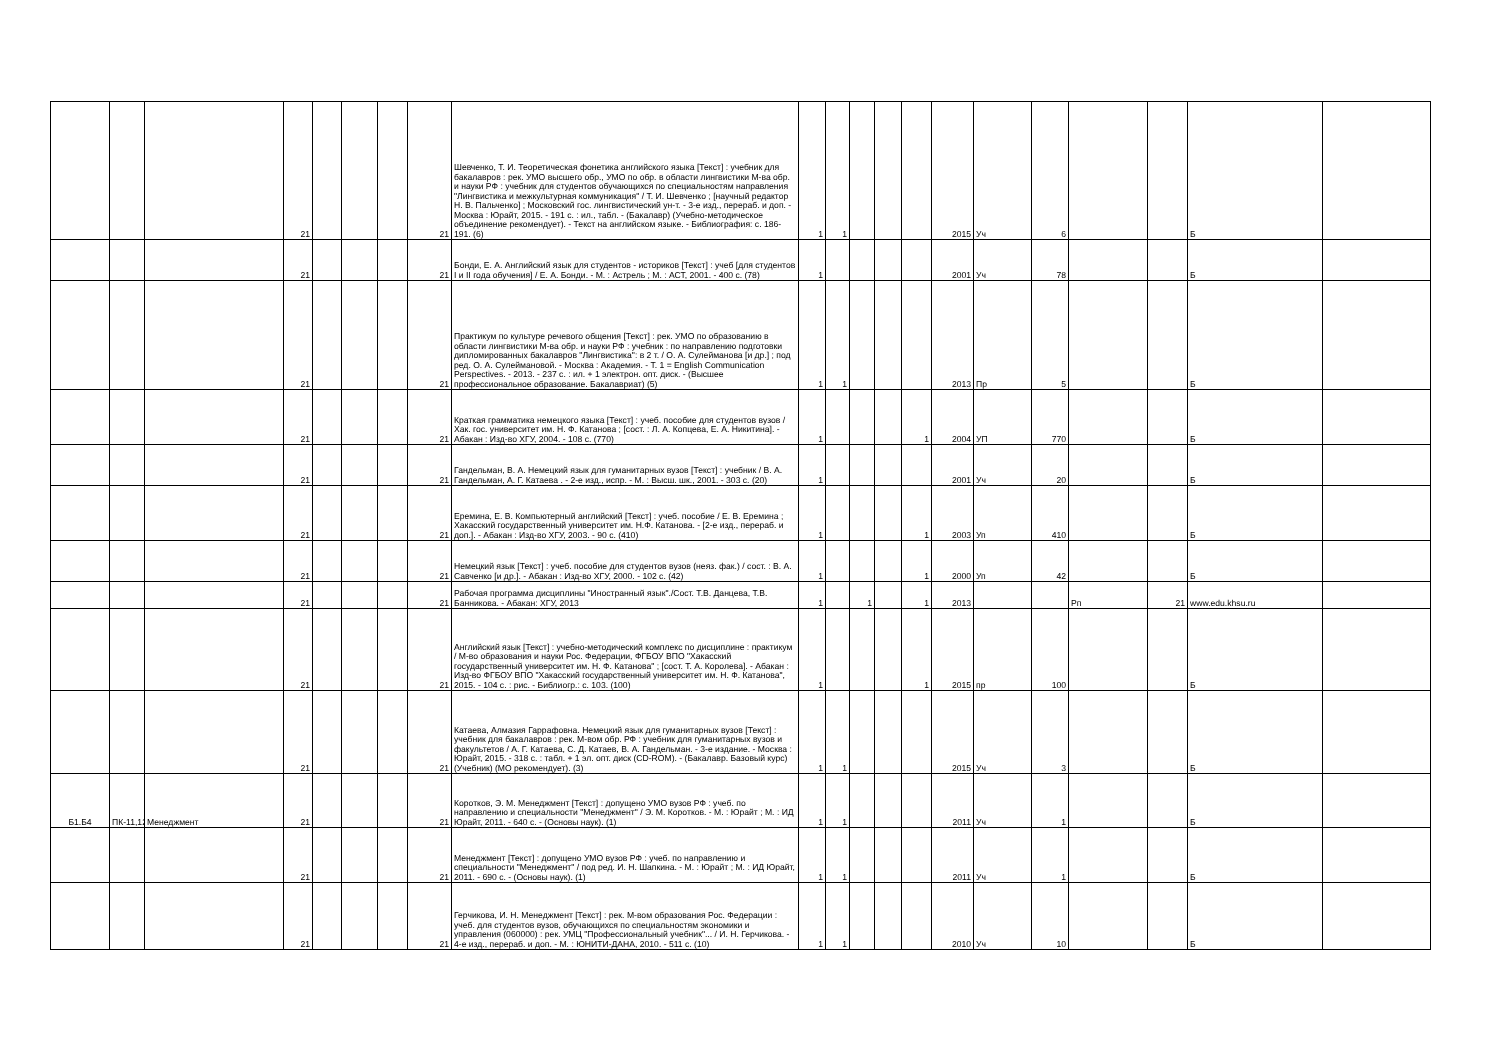| | | | 21 | | | | 21 | Шевченко, Т. И. Теоретическая фонетика английского языка [Текст] : учебник для бакалавров : рек. УМО высшего обр., УМО по обр. в области лингвистики М-ва обр. и науки РФ : учебник для студентов обучающихся по специальностям направления "Лингвистика и межкультурная коммуникация" / Т. И. Шевченко ; [научный редактор Н. В. Пальченко] ; Московский гос. лингвистический ун-т. - 3-е изд., перераб. и доп. - Москва : Юрайт, 2015. - 191 с. : ил., табл. - (Бакалавр) (Учебно-методическое объединение рекомендует). - Текст на английском языке. - Библиография: с. 186-191. (6) | 1 | 1 | | | | 2015 | Уч | 6 | | | Б | |
| | | | 21 | | | | 21 | Бонди, Е. А. Английский язык для студентов - историков [Текст] : учеб [для студентов I и II года обучения] / Е. А. Бонди. - М. : Астрель ; М. : АСТ, 2001. - 400 с. (78) | 1 | | | | | 2001 | Уч | 78 | | | Б | |
| | | | 21 | | | | 21 | Практикум по культуре речевого общения [Текст] : рек. УМО по образованию в области лингвистики М-ва обр. и науки РФ : учебник : по направлению подготовки дипломированных бакалавров "Лингвистика": в 2 т. / О. А. Сулейманова [и др.] ; под ред. О. А. Сулеймановой. - Москва : Академия. - Т. 1 = English Communication Perspectives. - 2013. - 237 с. : ил. + 1 электрон. опт. диск. - (Высшее профессиональное образование. Бакалавриат) (5) | 1 | 1 | | | | 2013 | Пр | 5 | | | Б | |
| | | | 21 | | | | 21 | Краткая грамматика немецкого языка [Текст] : учеб. пособие для студентов вузов / Хак. гос. университет им. Н. Ф. Катанова ; [сост. : Л. А. Копцева, Е. А. Никитина]. - Абакан : Изд-во ХГУ, 2004. - 108 с. (770) | 1 | | | | 1 | 2004 | УП | 770 | | | Б | |
| | | | 21 | | | | 21 | Гандельман, В. А. Немецкий язык для гуманитарных вузов [Текст] : учебник / В. А. Гандельман, А. Г. Катаева . - 2-е изд., испр. - М. : Высш. шк., 2001. - 303 с. (20) | 1 | | | | | 2001 | Уч | 20 | | | Б | |
| | | | 21 | | | | 21 | Еремина, Е. В. Компьютерный английский [Текст] : учеб. пособие / Е. В. Еремина ; Хакасский государственный университет им. Н.Ф. Катанова. - [2-е изд., перераб. и доп.]. - Абакан : Изд-во ХГУ, 2003. - 90 с. (410) | 1 | | | | 1 | 2003 | Уп | 410 | | | Б | |
| | | | 21 | | | | 21 | Немецкий язык [Текст] : учеб. пособие для студентов вузов (неяз. фак.) / сост. : В. А. Савченко [и др.]. - Абакан : Изд-во ХГУ, 2000. - 102 с. (42) | 1 | | | | 1 | 2000 | Уп | 42 | | | Б | |
| | | | 21 | | | | 21 | Рабочая программа дисциплины "Иностранный язык"./Сост. Т.В. Данцева, Т.В. Банникова. - Абакан: ХГУ, 2013 | 1 | | 1 | | 1 | 2013 | | | Рп | 21 | www.edu.khsu.ru | |
| | | | 21 | | | | 21 | Английский язык [Текст] : учебно-методический комплекс по дисциплине : практикум / М-во образования и науки Рос. Федерации, ФГБОУ ВПО "Хакасский государственный университет им. Н. Ф. Катанова" ; [сост. Т. А. Королева]. - Абакан : Изд-во ФГБОУ ВПО "Хакасский государственный университет им. Н. Ф. Катанова", 2015. - 104 с. : рис. - Библиогр.: с. 103. (100) | 1 | | | | 1 | 2015 | пр | 100 | | | Б | |
| | | | 21 | | | | 21 | Катаева, Алмазия Гаррафовна. Немецкий язык для гуманитарных вузов [Текст] : учебник для бакалавров : рек. М-вом обр. РФ : учебник для гуманитарных вузов и факультетов / А. Г. Катаева, С. Д. Катаев, В. А. Гандельман. - 3-е издание. - Москва : Юрайт, 2015. - 318 с. : табл. + 1 эл. опт. диск (CD-ROM). - (Бакалавр. Базовый курс) (Учебник) (МО рекомендует). (3) | 1 | 1 | | | | 2015 | Уч | 3 | | | Б | |
| Б1.Б4 | ПК-11,12 | Менеджмент | 21 | | | | 21 | Коротков, Э. М. Менеджмент [Текст] : допущено УМО вузов РФ : учеб. по направлению и специальности "Менеджмент" / Э. М. Коротков. - М. : Юрайт ; М. : ИД Юрайт, 2011. - 640 с. - (Основы наук). (1) | 1 | 1 | | | | 2011 | Уч | 1 | | | Б | |
| | | | 21 | | | | 21 | Менеджмент [Текст] : допущено УМО вузов РФ : учеб. по направлению и специальности "Менеджмент" / под ред. И. Н. Шапкина. - М. : Юрайт ; М. : ИД Юрайт, 2011. - 690 с. - (Основы наук). (1) | 1 | 1 | | | | 2011 | Уч | 1 | | | Б | |
| | | | 21 | | | | 21 | Герчикова, И. Н. Менеджмент [Текст] : рек. М-вом образования Рос. Федерации : учеб. для студентов вузов, обучающихся по специальностям экономики и управления (060000) : рек. УМЦ "Профессиональный учебник"... / И. Н. Герчикова. - 4-е изд., перераб. и доп. - М. : ЮНИТИ-ДАНА, 2010. - 511 с. (10) | 1 | 1 | | | | 2010 | Уч | 10 | | | Б | |